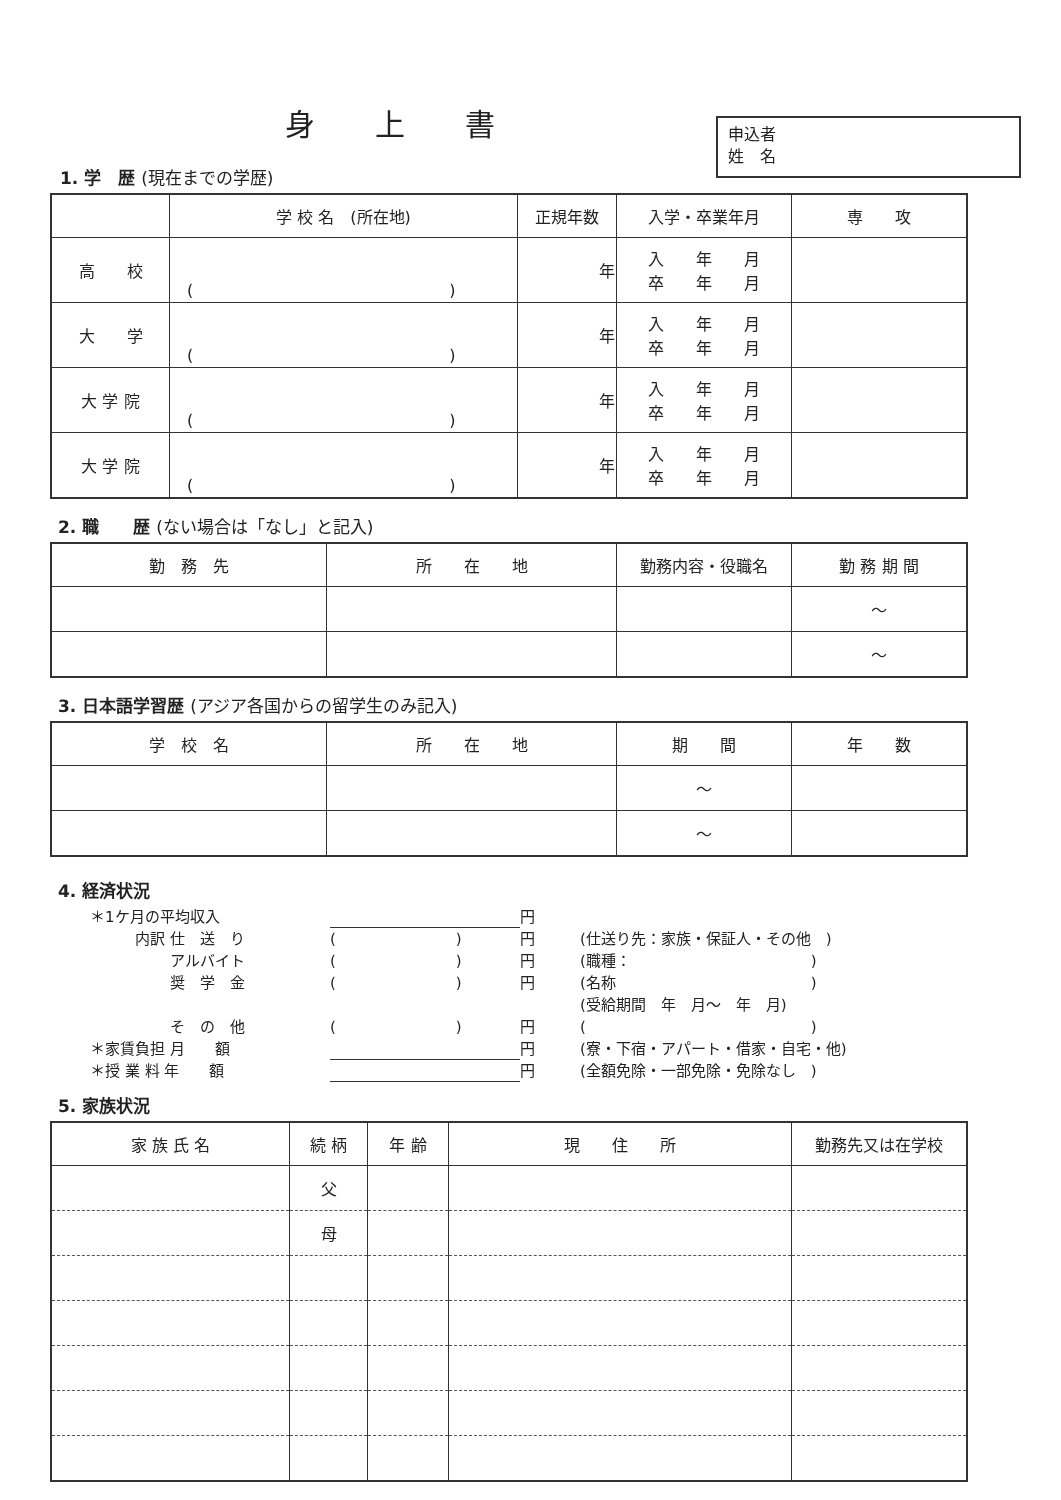身上書
1. 学　歴 (現在までの学歴)
申込者
姓　名
| | 学 校 名 (所在地) | 正規年数 | 入学・卒業年月 | 専 攻 |
| --- | --- | --- | --- | --- |
| 高 校 | ( ) | 年 | 入 年 月 卒 年 月 | |
| 大 学 | ( ) | 年 | 入 年 月 卒 年 月 | |
| 大 学 院 | ( ) | 年 | 入 年 月 卒 年 月 | |
| 大 学 院 | ( ) | 年 | 入 年 月 卒 年 月 | |
2. 職　　歴 (ない場合は「なし」と記入)
| 勤 務 先 | 所 在 地 | 勤務内容・役職名 | 勤 務 期 間 |
| --- | --- | --- | --- |
| | | | ～ |
| | | | ～ |
3. 日本語学習歴 (アジア各国からの留学生のみ記入)
| 学 校 名 | 所 在 地 | 期 間 | 年 数 |
| --- | --- | --- | --- |
| | | ～ | |
| | | ～ | |
4. 経済状況
＊1ケ月の平均収入 円
　　　内訳 仕　送　り (　　　　　　　　) 円 (仕送り先：家族・保証人・その他　)
　　　　　 アルバイト (　　　　　　　　) 円 (職種：　　　　　　　　　　　　)
　　　　　 奨　学　金 (　　　　　　　　) 円 (名称　　　　　　　　　　　　　)
(受給期間　年　月～　年　月)
　　　　　 そ　の　他 (　　　　　　　　) 円 (　　　　　　　　　　　　　　　)
＊家賃負担 月　　額 円 (寮・下宿・アパート・借家・自宅・他)
＊授 業 料 年　　額 円 (全額免除・一部免除・免除なし　)
5. 家族状況
| 家 族 氏 名 | 続 柄 | 年 齢 | 現 住 所 | 勤務先又は在学校 |
| --- | --- | --- | --- | --- |
| | 父 | | | |
| | 母 | | | |